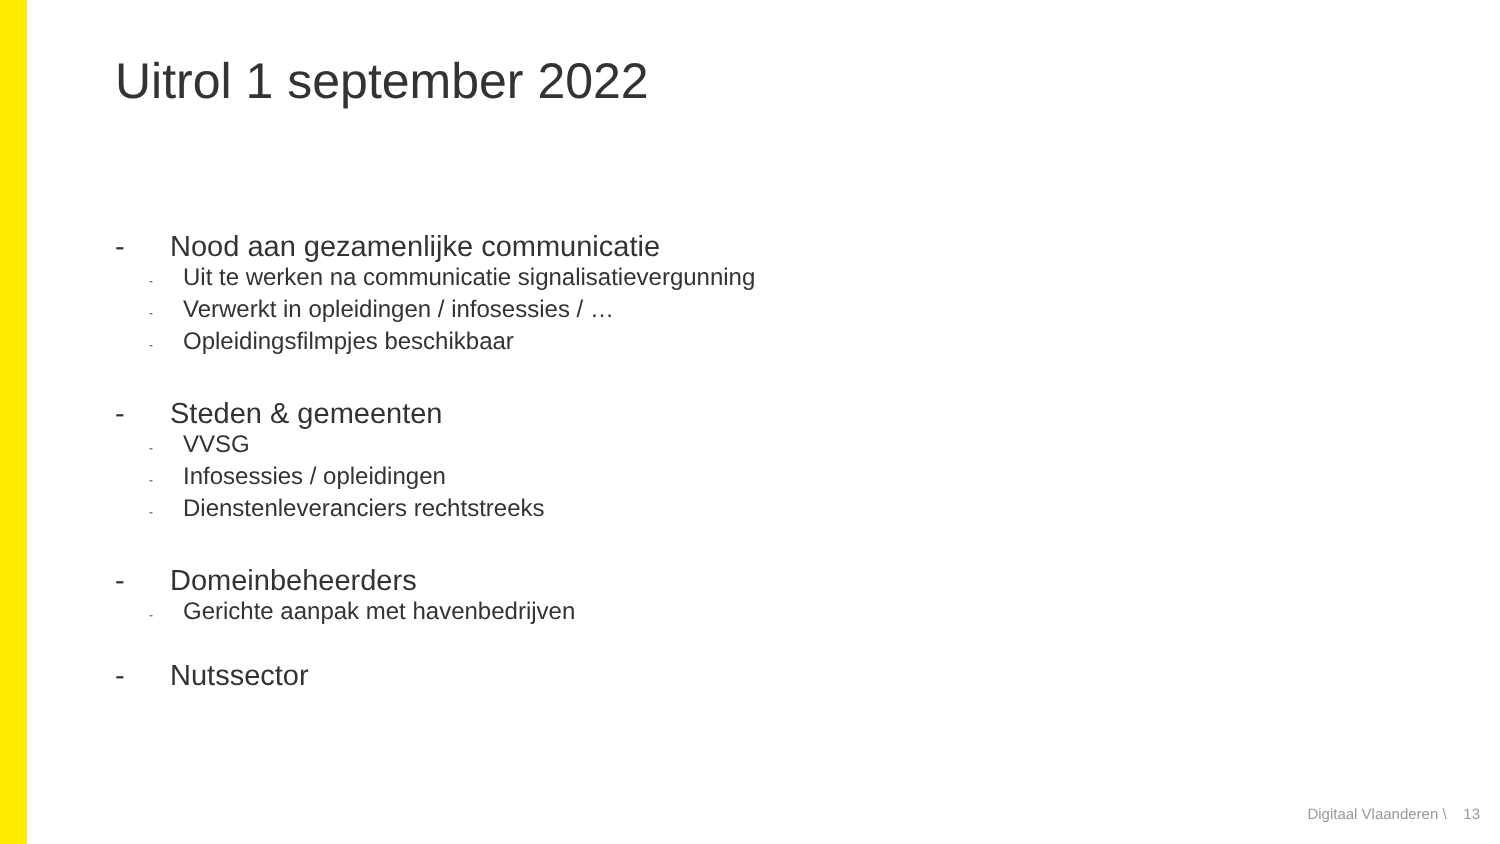Uitrol 1 september 2022
- Nood aan gezamenlijke communicatie
- Uit te werken na communicatie signalisatievergunning
- Verwerkt in opleidingen / infosessies / …
- Opleidingsfilmpjes beschikbaar
- Steden & gemeenten
- VVSG
- Infosessies / opleidingen
- Dienstenleveranciers rechtstreeks
- Domeinbeheerders
- Gerichte aanpak met havenbedrijven
- Nutssector
Digitaal Vlaanderen \ 13